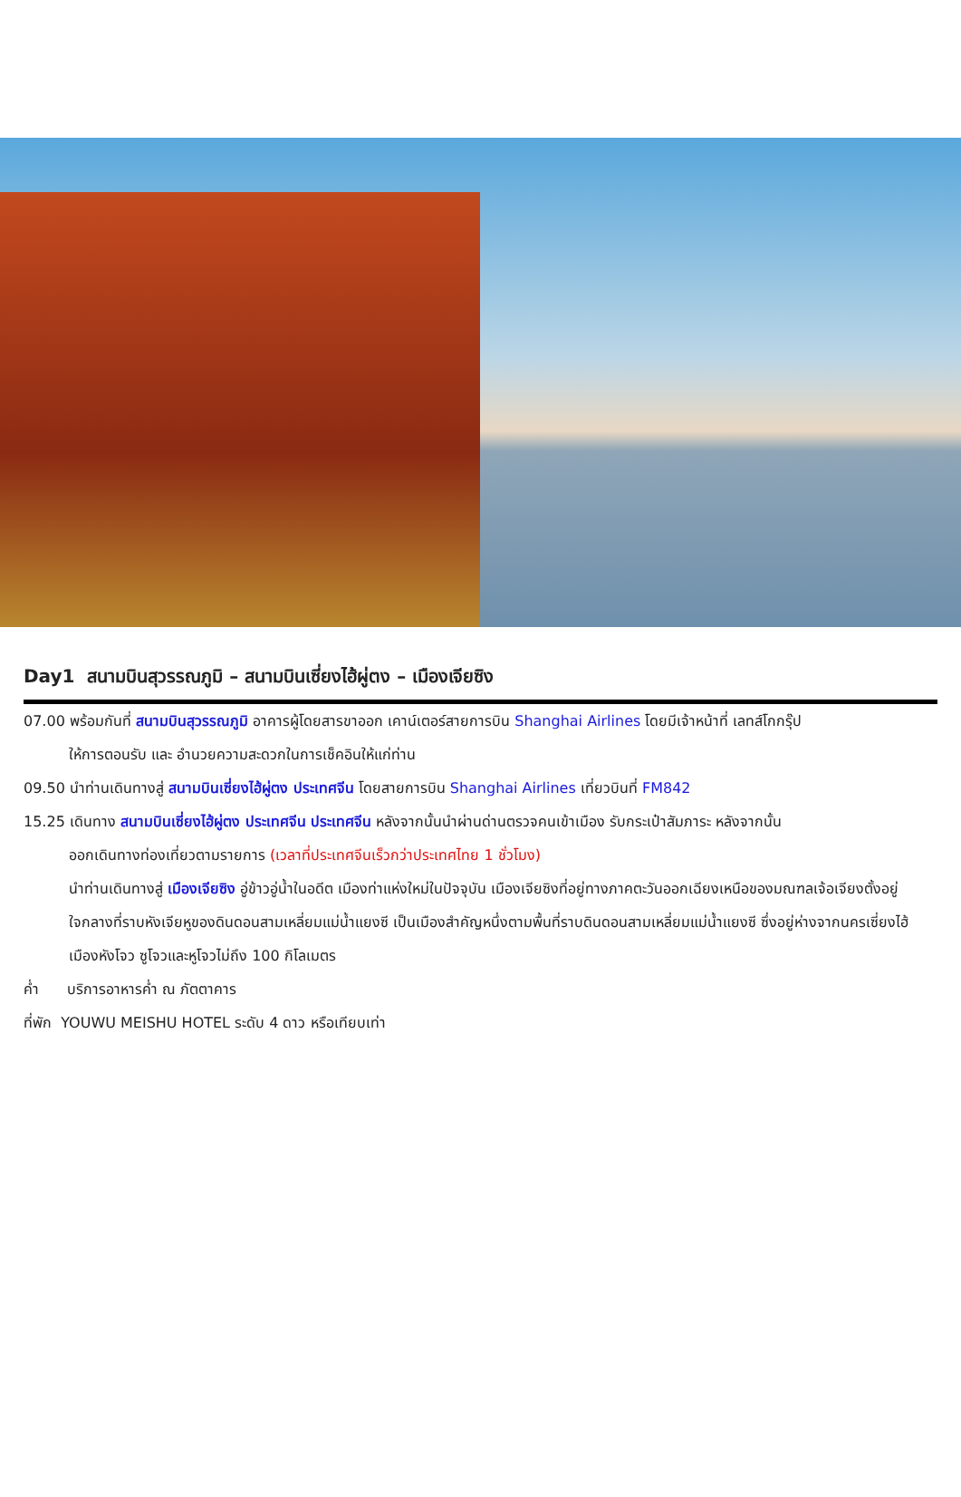Day1 สนามบินสุวรรณภูมิ – สนามบินเซี่ยงไฮ้ผู่ตง – เมืองเจียซิง
07.00 พร้อมกันที่ สนามบินสุวรรณภูมิ อาคารผู้โดยสารขาออก เคาน์เตอร์สายการบิน Shanghai Airlines โดยมีเจ้าหน้าที่ เลทส์โกกรุ๊ป
ให้การตอนรับ และ อำนวยความสะดวกในการเช็คอินให้แก่ท่าน
09.50 นำท่านเดินทางสู่ สนามบินเซี่ยงไฮ้ผู่ตง ประเทศจีน โดยสายการบิน Shanghai Airlines เที่ยวบินที่ FM842
15.25 เดินทาง สนามบินเซี่ยงไฮ้ผู่ตง ประเทศจีน ประเทศจีน หลังจากนั้นนำผ่านด่านตรวจคนเข้าเมือง รับกระเป๋าสัมภาระ หลังจากนั้น
ออกเดินทางท่องเที่ยวตามรายการ (เวลาที่ประเทศจีนเร็วกว่าประเทศไทย 1 ชั่วโมง)
นำท่านเดินทางสู่ เมืองเจียซิง อู่ข้าวอู่น้ำในอดีต เมืองท่าแห่งใหม่ในปัจจุบัน เมืองเจียซิงที่อยู่ทางภาคตะวันออกเฉียงเหนือของมณฑลเจ้อเจียงตั้งอยู่ใจกลางที่ราบหังเจียหูของดินดอนสามเหลี่ยมแม่น้ำแยงซี เป็นเมืองสำคัญหนึ่งตามพื้นที่ราบดินดอนสามเหลี่ยมแม่น้ำแยงซี ซึ่งอยู่ห่างจากนครเซี่ยงไฮ้ เมืองหังโจว ซูโจวและหูโจวไม่ถึง 100 กิโลเมตร
ค่ำ บริการอาหารค่ำ ณ ภัตตาคาร
ที่พัก YOUWU MEISHU HOTEL ระดับ 4 ดาว หรือเทียบเท่า